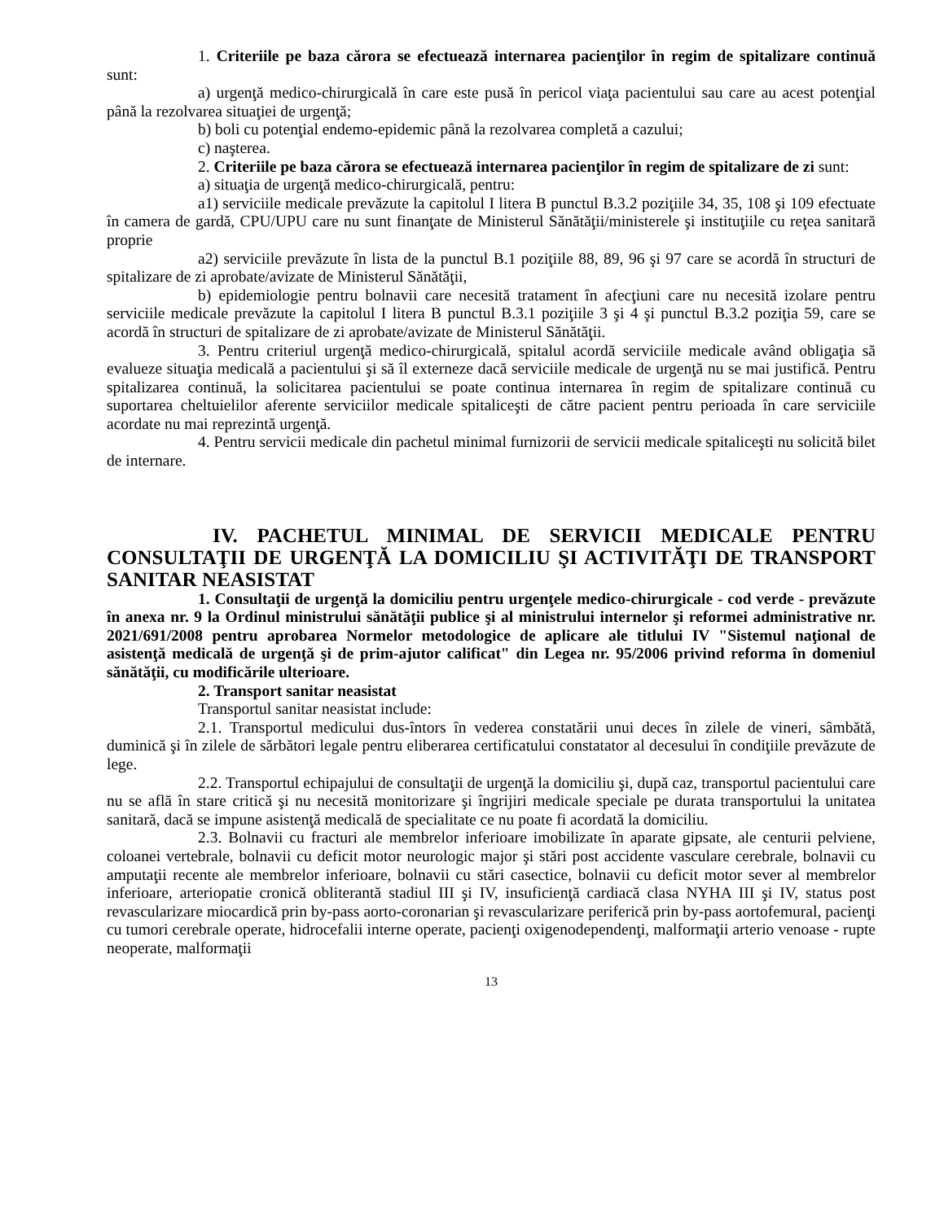1. Criteriile pe baza cărora se efectuează internarea pacienţilor în regim de spitalizare continuă sunt:
a) urgenţă medico-chirurgicală în care este pusă în pericol viaţa pacientului sau care au acest potenţial până la rezolvarea situaţiei de urgenţă;
b) boli cu potenţial endemo-epidemic până la rezolvarea completă a cazului;
c) naşterea.
2. Criteriile pe baza cărora se efectuează internarea pacienţilor în regim de spitalizare de zi sunt:
a) situaţia de urgenţă medico-chirurgicală, pentru:
a1) serviciile medicale prevăzute la capitolul I litera B punctul B.3.2 poziţiile 34, 35, 108 şi 109 efectuate în camera de gardă, CPU/UPU care nu sunt finanţate de Ministerul Sănătăţii/ministerele şi instituţiile cu reţea sanitară proprie
a2) serviciile prevăzute în lista de la punctul B.1 poziţiile 88, 89, 96 şi 97 care se acordă în structuri de spitalizare de zi aprobate/avizate de Ministerul Sănătăţii,
b) epidemiologie pentru bolnavii care necesită tratament în afecţiuni care nu necesită izolare pentru serviciile medicale prevăzute la capitolul I litera B punctul B.3.1 poziţiile 3 şi 4 şi punctul B.3.2 poziţia 59, care se acordă în structuri de spitalizare de zi aprobate/avizate de Ministerul Sănătăţii.
3. Pentru criteriul urgenţă medico-chirurgicală, spitalul acordă serviciile medicale având obligaţia să evalueze situaţia medicală a pacientului şi să îl externeze dacă serviciile medicale de urgenţă nu se mai justifică. Pentru spitalizarea continuă, la solicitarea pacientului se poate continua internarea în regim de spitalizare continuă cu suportarea cheltuielilor aferente serviciilor medicale spitaliceşti de către pacient pentru perioada în care serviciile acordate nu mai reprezintă urgenţă.
4. Pentru servicii medicale din pachetul minimal furnizorii de servicii medicale spitaliceşti nu solicită bilet de internare.
IV. PACHETUL MINIMAL DE SERVICII MEDICALE PENTRU CONSULTAŢII DE URGENŢĂ LA DOMICILIU ŞI ACTIVITĂŢI DE TRANSPORT SANITAR NEASISTAT
1. Consultaţii de urgenţă la domiciliu pentru urgenţele medico-chirurgicale - cod verde - prevăzute în anexa nr. 9 la Ordinul ministrului sănătăţii publice şi al ministrului internelor şi reformei administrative nr. 2021/691/2008 pentru aprobarea Normelor metodologice de aplicare ale titlului IV "Sistemul naţional de asistenţă medicală de urgenţă şi de prim-ajutor calificat" din Legea nr. 95/2006 privind reforma în domeniul sănătăţii, cu modificările ulterioare.
2. Transport sanitar neasistat
Transportul sanitar neasistat include:
2.1. Transportul medicului dus-întors în vederea constatării unui deces în zilele de vineri, sâmbătă, duminică şi în zilele de sărbători legale pentru eliberarea certificatului constatator al decesului în condiţiile prevăzute de lege.
2.2. Transportul echipajului de consultaţii de urgenţă la domiciliu şi, după caz, transportul pacientului care nu se află în stare critică şi nu necesită monitorizare şi îngrijiri medicale speciale pe durata transportului la unitatea sanitară, dacă se impune asistenţă medicală de specialitate ce nu poate fi acordată la domiciliu.
2.3. Bolnavii cu fracturi ale membrelor inferioare imobilizate în aparate gipsate, ale centurii pelviene, coloanei vertebrale, bolnavii cu deficit motor neurologic major şi stări post accidente vasculare cerebrale, bolnavii cu amputaţii recente ale membrelor inferioare, bolnavii cu stări casectice, bolnavii cu deficit motor sever al membrelor inferioare, arteriopatie cronică obliterantă stadiul III şi IV, insuficienţă cardiacă clasa NYHA III şi IV, status post revascularizare miocardică prin by-pass aorto-coronarian şi revascularizare periferică prin by-pass aortofemural, pacienţi cu tumori cerebrale operate, hidrocefalii interne operate, pacienţi oxigenodependenţi, malformaţii arterio venoase - rupte neoperate, malformaţii
13